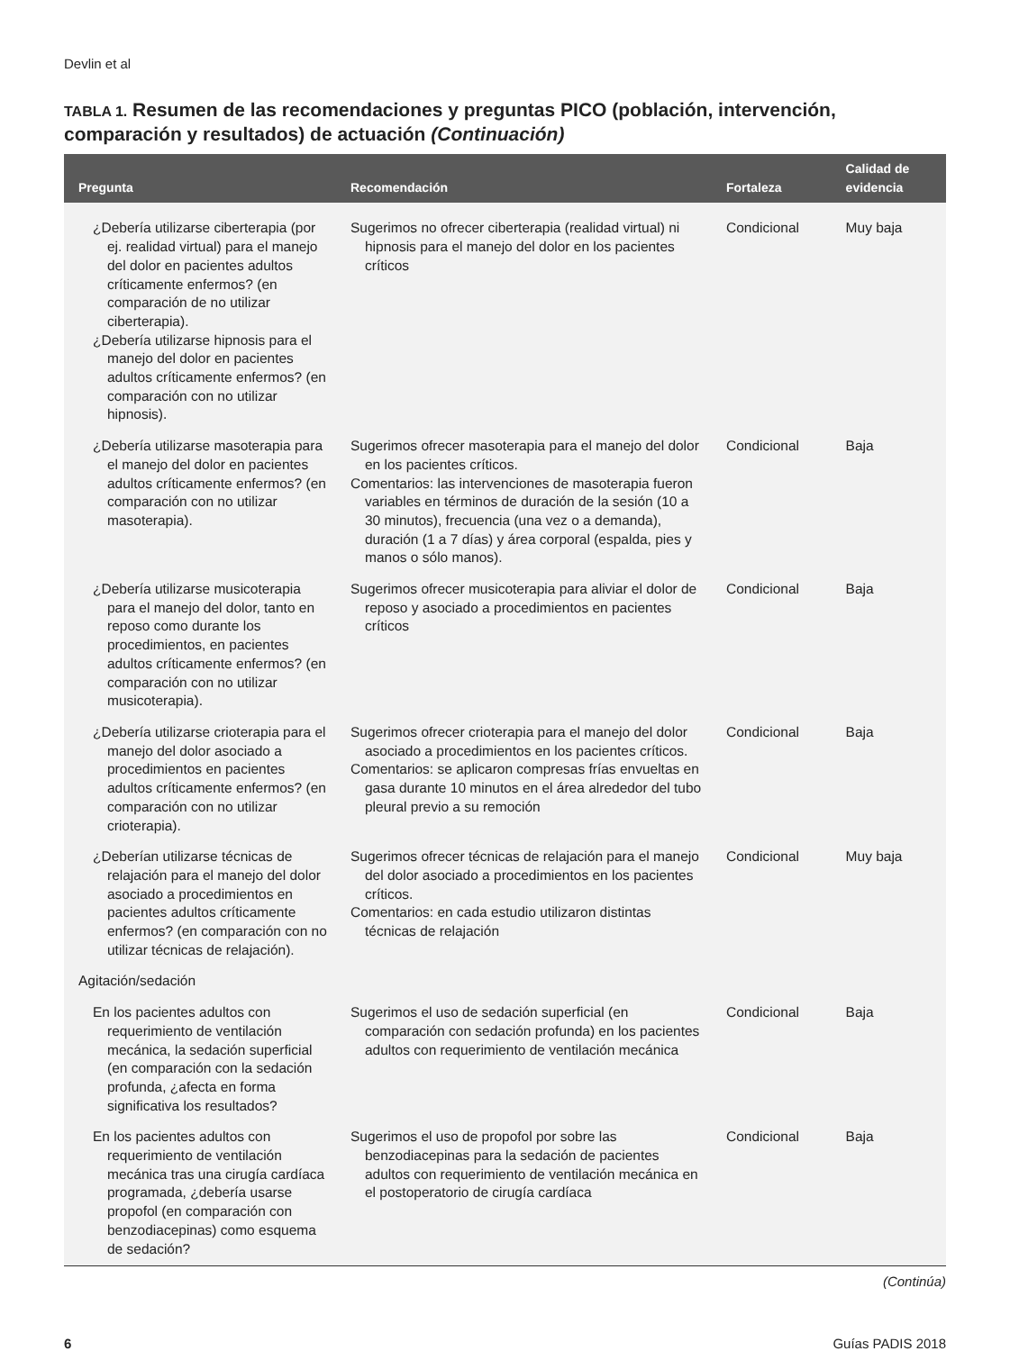Devlin et al
TABLA 1. Resumen de las recomendaciones y preguntas PICO (población, intervención, comparación y resultados) de actuación (Continuación)
| Pregunta | Recomendación | Fortaleza | Calidad de evidencia |
| --- | --- | --- | --- |
| ¿Debería utilizarse ciberterapia (por ej. realidad virtual) para el manejo del dolor en pacientes adultos críticamente enfermos? (en comparación de no utilizar ciberterapia). ¿Debería utilizarse hipnosis para el manejo del dolor en pacientes adultos críticamente enfermos? (en comparación con no utilizar hipnosis). | Sugerimos no ofrecer ciberterapia (realidad virtual) ni hipnosis para el manejo del dolor en los pacientes críticos | Condicional | Muy baja |
| ¿Debería utilizarse masoterapia para el manejo del dolor en pacientes adultos críticamente enfermos? (en comparación con no utilizar masoterapia). | Sugerimos ofrecer masoterapia para el manejo del dolor en los pacientes críticos. Comentarios: las intervenciones de masoterapia fueron variables en términos de duración de la sesión (10 a 30 minutos), frecuencia (una vez o a demanda), duración (1 a 7 días) y área corporal (espalda, pies y manos o sólo manos). | Condicional | Baja |
| ¿Debería utilizarse musicoterapia para el manejo del dolor, tanto en reposo como durante los procedimientos, en pacientes adultos críticamente enfermos? (en comparación con no utilizar musicoterapia). | Sugerimos ofrecer musicoterapia para aliviar el dolor de reposo y asociado a procedimientos en pacientes críticos | Condicional | Baja |
| ¿Debería utilizarse crioterapia para el manejo del dolor asociado a procedimientos en pacientes adultos críticamente enfermos? (en comparación con no utilizar crioterapia). | Sugerimos ofrecer crioterapia para el manejo del dolor asociado a procedimientos en los pacientes críticos. Comentarios: se aplicaron compresas frías envueltas en gasa durante 10 minutos en el área alrededor del tubo pleural previo a su remoción | Condicional | Baja |
| ¿Deberían utilizarse técnicas de relajación para el manejo del dolor asociado a procedimientos en pacientes adultos críticamente enfermos? (en comparación con no utilizar técnicas de relajación). | Sugerimos ofrecer técnicas de relajación para el manejo del dolor asociado a procedimientos en los pacientes críticos. Comentarios: en cada estudio utilizaron distintas técnicas de relajación | Condicional | Muy baja |
| Agitación/sedación | | | |
| En los pacientes adultos con requerimiento de ventilación mecánica, la sedación superficial (en comparación con la sedación profunda, ¿afecta en forma significativa los resultados? | Sugerimos el uso de sedación superficial (en comparación con sedación profunda) en los pacientes adultos con requerimiento de ventilación mecánica | Condicional | Baja |
| En los pacientes adultos con requerimiento de ventilación mecánica tras una cirugía cardíaca programada, ¿debería usarse propofol (en comparación con benzodiacepinas) como esquema de sedación? | Sugerimos el uso de propofol por sobre las benzodiacepinas para la sedación de pacientes adultos con requerimiento de ventilación mecánica en el postoperatorio de cirugía cardíaca | Condicional | Baja |
(Continúa)
6 Guías PADIS 2018